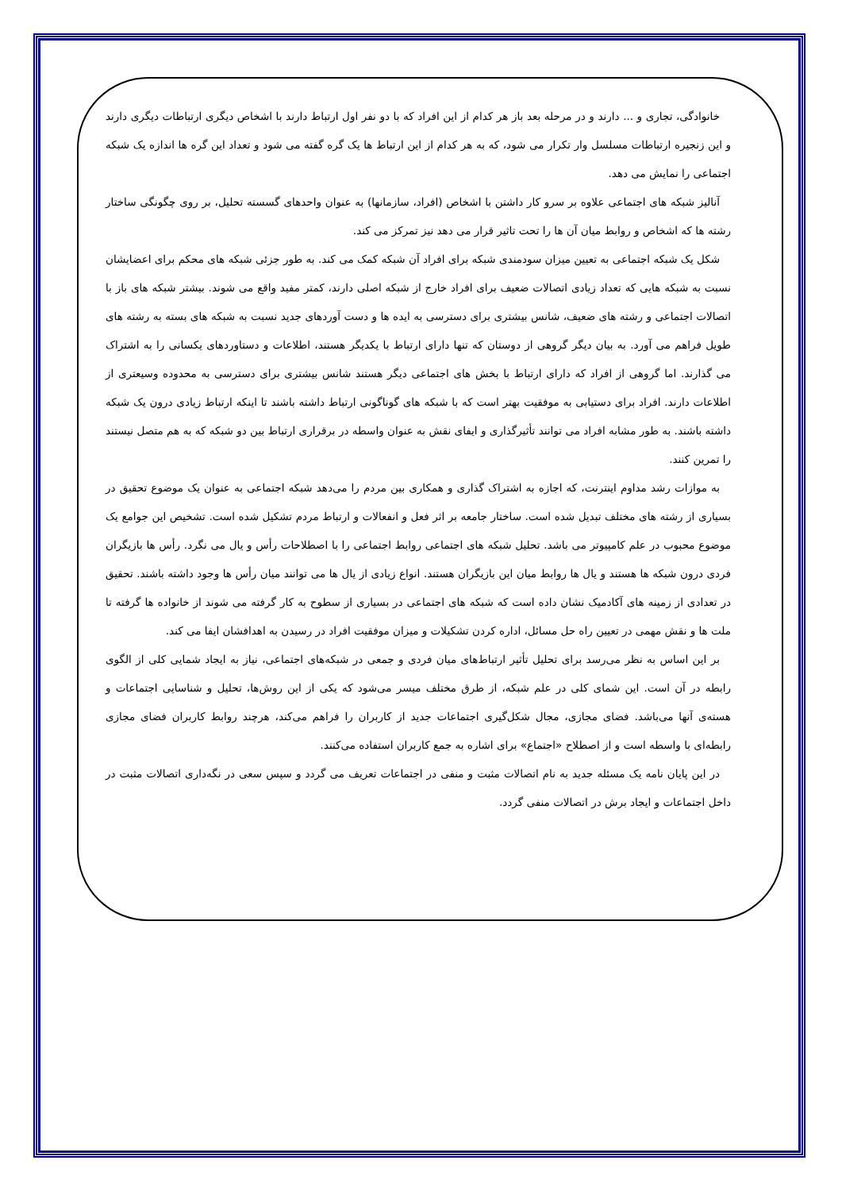خانوادگی، تجاری و ... دارند و در مرحله بعد باز هر کدام از این افراد که با دو نفر اول ارتباط دارند با اشخاص دیگری ارتباطات دیگری دارند و این زنجیره ارتباطات مسلسل وار تکرار می شود، که به هر کدام از این ارتباط ها یک گره گفته می شود و تعداد این گره ها اندازه یک شبکه اجتماعی را نمایش می دهد.
آنالیز شبکه های اجتماعی علاوه بر سرو کار داشتن با اشخاص (افراد، سازمانها) به عنوان واحدهای گسسته تحلیل، بر روی چگونگی ساختار رشته ها که اشخاص و روابط میان آن ها را تحت تاثیر قرار می دهد نیز تمرکز می کند.
شکل یک شبکه اجتماعی به تعیین میزان سودمندی شبکه برای افراد آن شبکه کمک می کند. به طور جزئی شبکه های محکم برای اعضایشان نسبت به شبکه هایی که تعداد زیادی اتصالات ضعیف برای افراد خارج از شبکه اصلی دارند، کمتر مفید واقع می شوند. بیشتر شبکه های باز با اتصالات اجتماعی و رشته های ضعیف، شانس بیشتری برای دسترسی به ایده ها و دست آوردهای جدید نسبت به شبکه های بسته به رشته های طویل فراهم می آورد. به بیان دیگر گروهی از دوستان که تنها دارای ارتباط با یکدیگر هستند، اطلاعات و دستاوردهای یکسانی را به اشتراک می گذارند. اما گروهی از افراد که دارای ارتباط با بخش های اجتماعی دیگر هستند شانس بیشتری برای دسترسی به محدوده وسیعتری از اطلاعات دارند. افراد برای دستیابی به موفقیت بهتر است که با شبکه های گوناگونی ارتباط داشته باشند تا اینکه ارتباط زیادی درون یک شبکه داشته باشند. به طور مشابه افراد می توانند تأثیرگذاری و ایفای نقش به عنوان واسطه در برقراری ارتباط بین دو شبکه که به هم متصل نیستند را تمرین کنند.
به موازات رشد مداوم اینترنت، که اجازه به اشتراک گذاری و همکاری بین مردم را می‌دهد شبکه اجتماعی به عنوان یک موضوع تحقیق در بسیاری از رشته های مختلف تبدیل شده است. ساختار جامعه بر اثر فعل و انفعالات و ارتباط مردم تشکیل شده است. تشخیص این جوامع یک موضوع محبوب در علم کامپیوتر می باشد. تحلیل شبکه های اجتماعی روابط اجتماعی را با اصطلاحات رأس و یال می نگرد. رأس ها بازیگران فردی درون شبکه ها هستند و یال ها روابط میان این بازیگران هستند. انواع زیادی از یال ها می توانند میان رأس ها وجود داشته باشند. تحقیق در تعدادی از زمینه های آکادمیک نشان داده است که شبکه های اجتماعی در بسیاری از سطوح به کار گرفته می شوند از خانواده ها گرفته تا ملت ها و نقش مهمی در تعیین راه حل مسائل، اداره کردن تشکیلات و میزان موفقیت افراد در رسیدن به اهدافشان ایفا می کند.
بر این اساس به نظر می‌رسد برای تحلیل تأثیر ارتباط‌های میان فردی و جمعی در شبکه‌های اجتماعی، نیاز به ایجاد شمایی کلی از الگوی رابطه در آن است. این شمای کلی در علم شبکه، از طرق مختلف میسر می‌شود که یکی از این روش‌ها، تحلیل و شناسایی اجتماعات و هسته‌ی آنها می‌باشد. فضای مجازی، مجال شکل‌گیری اجتماعات جدید از کاربران را فراهم می‌کند، هرچند روابط کاربران فضای مجازی رابطه‌ای با واسطه است و از اصطلاح «اجتماع» برای اشاره به جمع کاربران استفاده می‌کنند.
در این پایان نامه یک مسئله جدید به نام اتصالات مثبت و منفی در اجتماعات تعریف می گردد و سپس سعی در نگه‌داری اتصالات مثبت در داخل اجتماعات و ایجاد برش در اتصالات منفی گردد.